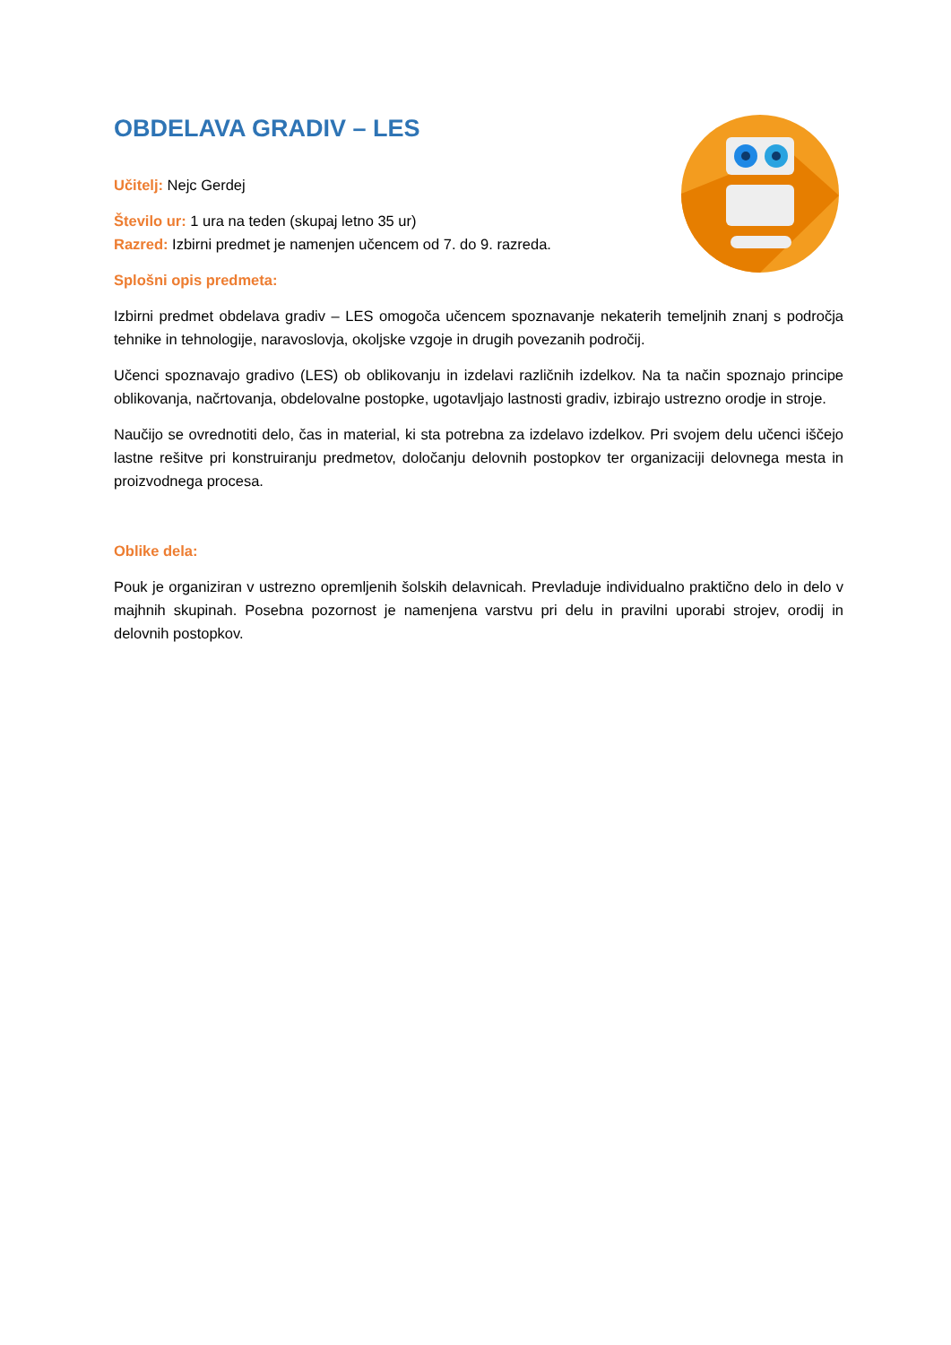OBDELAVA GRADIV – LES
Učitelj: Nejc Gerdej
Število ur: 1 ura na teden (skupaj letno 35 ur)
Razred: Izbirni predmet je namenjen učencem od 7. do 9. razreda.
Splošni opis predmeta:
Izbirni predmet obdelava gradiv – LES omogoča učencem spoznavanje nekaterih temeljnih znanj s področja tehnike in tehnologije, naravoslovja, okoljske vzgoje in drugih povezanih področij.
Učenci spoznavajo gradivo (LES) ob oblikovanju in izdelavi različnih izdelkov. Na ta način spoznajo principe oblikovanja, načrtovanja, obdelovalne postopke, ugotavljajo lastnosti gradiv, izbirajo ustrezno orodje in stroje.
Naučijo se ovrednotiti delo, čas in material, ki sta potrebna za izdelavo izdelkov. Pri svojem delu učenci iščejo lastne rešitve pri konstruiranju predmetov, določanju delovnih postopkov ter organizaciji delovnega mesta in proizvodnega procesa.
Oblike dela:
Pouk je organiziran v ustrezno opremljenih šolskih delavnicah. Prevladuje individualno praktično delo in delo v majhnih skupinah. Posebna pozornost je namenjena varstvu pri delu in pravilni uporabi strojev, orodij in delovnih postopkov.